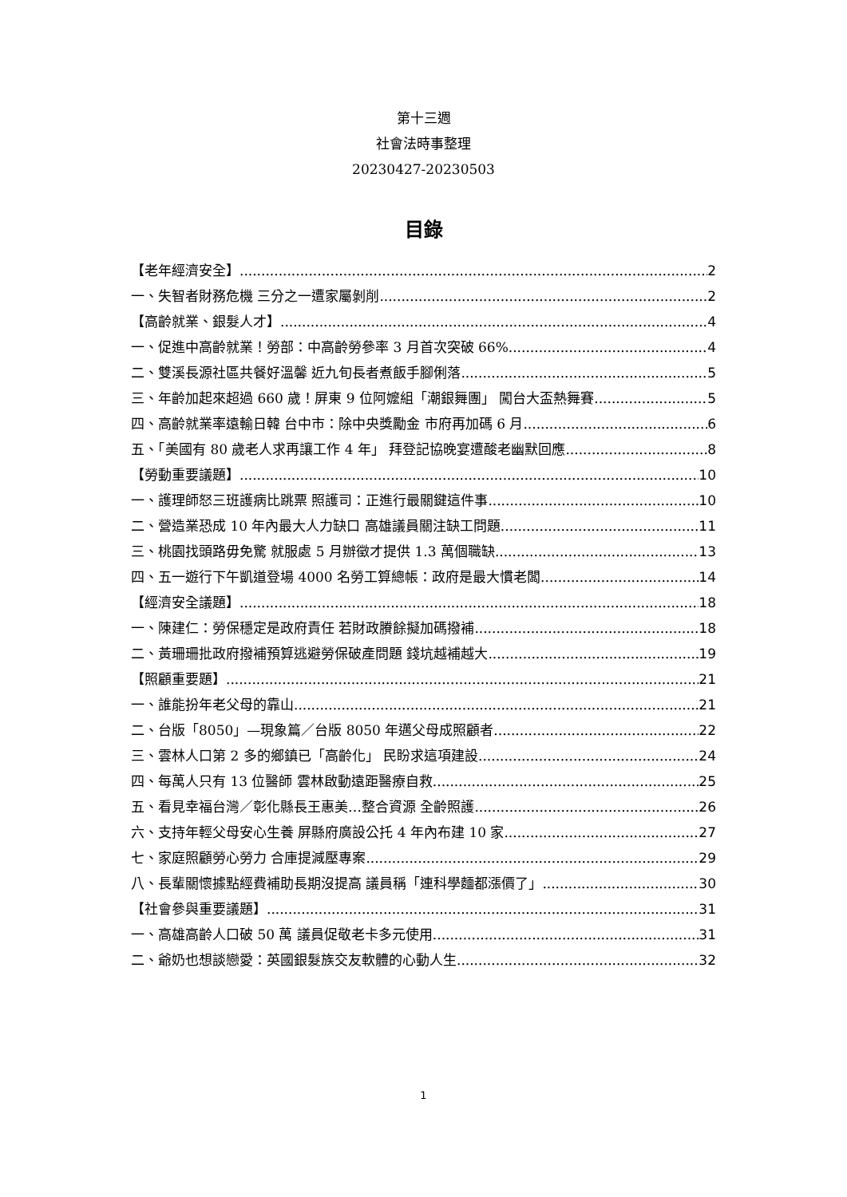第十三週
社會法時事整理
20230427-20230503
目錄
【老年經濟安全】 2
一、失智者財務危機 三分之一遭家屬剝削 2
【高齡就業、銀髮人才】 4
一、促進中高齡就業！勞部：中高齡勞參率 3 月首次突破 66% 4
二、雙溪長源社區共餐好溫馨 近九旬長者煮飯手腳俐落 5
三、年齡加起來超過 660 歲！屏東 9 位阿嬤組「潮銀舞團」 闖台大盃熱舞賽 5
四、高齡就業率遠輸日韓 台中市：除中央獎勵金 市府再加碼 6 月 6
五、「美國有 80 歲老人求再讓工作 4 年」 拜登記協晚宴遭酸老幽默回應 8
【勞動重要議題】 10
一、護理師怒三班護病比跳票 照護司：正進行最關鍵這件事 10
二、營造業恐成 10 年內最大人力缺口 高雄議員關注缺工問題 11
三、桃園找頭路毋免驚 就服處 5 月辦徵才提供 1.3 萬個職缺 13
四、五一遊行下午凱道登場 4000 名勞工算總帳：政府是最大慣老闆 14
【經濟安全議題】 18
一、陳建仁：勞保穩定是政府責任 若財政賸餘擬加碼撥補 18
二、黃珊珊批政府撥補預算逃避勞保破產問題 錢坑越補越大 19
【照顧重要題】 21
一、誰能扮年老父母的靠山 21
二、台版「8050」—現象篇／台版 8050 年邁父母成照顧者 22
三、雲林人口第 2 多的鄉鎮已「高齡化」 民盼求這項建設 24
四、每萬人只有 13 位醫師 雲林啟動遠距醫療自救 25
五、看見幸福台灣／彰化縣長王惠美…整合資源 全齡照護 26
六、支持年輕父母安心生養 屏縣府廣設公托 4 年內布建 10 家 27
七、家庭照顧勞心勞力 合庫提減壓專案 29
八、長輩關懷據點經費補助長期沒提高 議員稱「連科學麵都漲價了」 30
【社會參與重要議題】 31
一、高雄高齡人口破 50 萬 議員促敬老卡多元使用 31
二、爺奶也想談戀愛：英國銀髮族交友軟體的心動人生 32
1